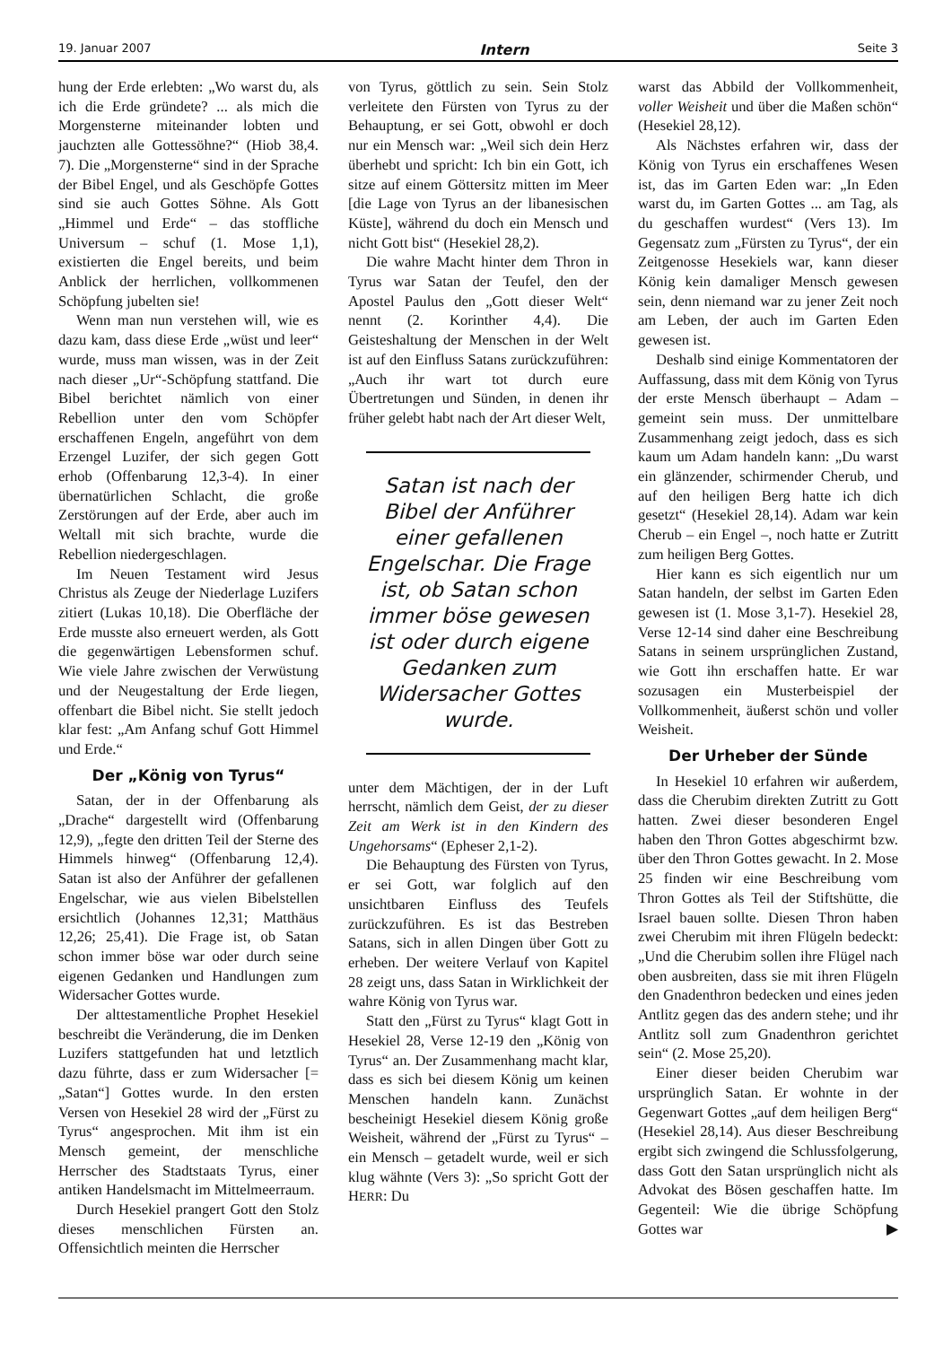19. Januar 2007 Intern Seite 3
hung der Erde erlebten: „Wo warst du, als ich die Erde gründete? ... als mich die Morgensterne miteinander lobten und jauchzten alle Gottessöhne?“ (Hiob 38,4. 7). Die „Morgensterne“ sind in der Sprache der Bibel Engel, und als Geschöpfe Gottes sind sie auch Gottes Söhne. Als Gott „Himmel und Erde“ – das stoffliche Universum – schuf (1. Mose 1,1), existierten die Engel bereits, und beim Anblick der herrlichen, vollkommenen Schöpfung jubelten sie!
Wenn man nun verstehen will, wie es dazu kam, dass diese Erde „wüst und leer“ wurde, muss man wissen, was in der Zeit nach dieser „Ur“-Schöpfung stattfand. Die Bibel berichtet nämlich von einer Rebellion unter den vom Schöpfer erschaffenen Engeln, angeführt von dem Erzengel Luzifer, der sich gegen Gott erhob (Offenbarung 12,3-4). In einer übernatürlichen Schlacht, die große Zerstörungen auf der Erde, aber auch im Weltall mit sich brachte, wurde die Rebellion niedergeschlagen.
Im Neuen Testament wird Jesus Christus als Zeuge der Niederlage Luzifers zitiert (Lukas 10,18). Die Oberfläche der Erde musste also erneuert werden, als Gott die gegenwärtigen Lebensformen schuf. Wie viele Jahre zwischen der Verwüstung und der Neugestaltung der Erde liegen, offenbart die Bibel nicht. Sie stellt jedoch klar fest: „Am Anfang schuf Gott Himmel und Erde.“
Der „König von Tyrus“
Satan, der in der Offenbarung als „Drache“ dargestellt wird (Offenbarung 12,9), „fegte den dritten Teil der Sterne des Himmels hinweg“ (Offenbarung 12,4). Satan ist also der Anführer der gefallenen Engelschar, wie aus vielen Bibelstellen ersichtlich (Johannes 12,31; Matthäus 12,26; 25,41). Die Frage ist, ob Satan schon immer böse war oder durch seine eigenen Gedanken und Handlungen zum Widersacher Gottes wurde.
Der alttestamentliche Prophet Hesekiel beschreibt die Veränderung, die im Denken Luzifers stattgefunden hat und letztlich dazu führte, dass er zum Widersacher [= „Satan“] Gottes wurde. In den ersten Versen von Hesekiel 28 wird der „Fürst zu Tyrus“ angesprochen. Mit ihm ist ein Mensch gemeint, der menschliche Herrscher des Stadtstaats Tyrus, einer antiken Handelsmacht im Mittelmeerraum.
Durch Hesekiel prangert Gott den Stolz dieses menschlichen Fürsten an. Offensichtlich meinten die Herrscher
von Tyrus, göttlich zu sein. Sein Stolz verleitete den Fürsten von Tyrus zu der Behauptung, er sei Gott, obwohl er doch nur ein Mensch war: „Weil sich dein Herz überhebt und spricht: Ich bin ein Gott, ich sitze auf einem Göttersitz mitten im Meer [die Lage von Tyrus an der libanesischen Küste], während du doch ein Mensch und nicht Gott bist“ (Hesekiel 28,2).
Die wahre Macht hinter dem Thron in Tyrus war Satan der Teufel, den der Apostel Paulus den „Gott dieser Welt“ nennt (2. Korinther 4,4). Die Geisteshaltung der Menschen in der Welt ist auf den Einfluss Satans zurückzuführen: „Auch ihr wart tot durch eure Übertretungen und Sünden, in denen ihr früher gelebt habt nach der Art dieser Welt,
Satan ist nach der Bibel der Anführer einer gefallenen Engelschar. Die Frage ist, ob Satan schon immer böse gewesen ist oder durch eigene Gedanken zum Widersacher Gottes wurde.
unter dem Mächtigen, der in der Luft herrscht, nämlich dem Geist, der zu dieser Zeit am Werk ist in den Kindern des Ungehorsams“ (Epheser 2,1-2).
Die Behauptung des Fürsten von Tyrus, er sei Gott, war folglich auf den unsichtbaren Einfluss des Teufels zurückzuführen. Es ist das Bestreben Satans, sich in allen Dingen über Gott zu erheben. Der weitere Verlauf von Kapitel 28 zeigt uns, dass Satan in Wirklichkeit der wahre König von Tyrus war.
Statt den „Fürst zu Tyrus“ klagt Gott in Hesekiel 28, Verse 12-19 den „König von Tyrus“ an. Der Zusammenhang macht klar, dass es sich bei diesem König um keinen Menschen handeln kann. Zunächst bescheinigt Hesekiel diesem König große Weisheit, während der „Fürst zu Tyrus“ – ein Mensch – getadelt wurde, weil er sich klug wähnte (Vers 3): „So spricht Gott der HERR: Du
warst das Abbild der Vollkommenheit, voller Weisheit und über die Maßen schön“ (Hesekiel 28,12).
Als Nächstes erfahren wir, dass der König von Tyrus ein erschaffenes Wesen ist, das im Garten Eden war: „In Eden warst du, im Garten Gottes ... am Tag, als du geschaffen wurdest“ (Vers 13). Im Gegensatz zum „Fürsten zu Tyrus“, der ein Zeitgenosse Hesekiels war, kann dieser König kein damaliger Mensch gewesen sein, denn niemand war zu jener Zeit noch am Leben, der auch im Garten Eden gewesen ist.
Deshalb sind einige Kommentatoren der Auffassung, dass mit dem König von Tyrus der erste Mensch überhaupt – Adam – gemeint sein muss. Der unmittelbare Zusammenhang zeigt jedoch, dass es sich kaum um Adam handeln kann: „Du warst ein glänzender, schirmender Cherub, und auf den heiligen Berg hatte ich dich gesetzt“ (Hesekiel 28,14). Adam war kein Cherub – ein Engel –, noch hatte er Zutritt zum heiligen Berg Gottes.
Hier kann es sich eigentlich nur um Satan handeln, der selbst im Garten Eden gewesen ist (1. Mose 3,1-7). Hesekiel 28, Verse 12-14 sind daher eine Beschreibung Satans in seinem ursprünglichen Zustand, wie Gott ihn erschaffen hatte. Er war sozusagen ein Musterbeispiel der Vollkommenheit, äußerst schön und voller Weisheit.
Der Urheber der Sünde
In Hesekiel 10 erfahren wir außerdem, dass die Cherubim direkten Zutritt zu Gott hatten. Zwei dieser besonderen Engel haben den Thron Gottes abgeschirmt bzw. über den Thron Gottes gewacht. In 2. Mose 25 finden wir eine Beschreibung vom Thron Gottes als Teil der Stiftshütte, die Israel bauen sollte. Diesen Thron haben zwei Cherubim mit ihren Flügeln bedeckt: „Und die Cherubim sollen ihre Flügel nach oben ausbreiten, dass sie mit ihren Flügeln den Gnadenthron bedecken und eines jeden Antlitz gegen das des andern stehe; und ihr Antlitz soll zum Gnadenthron gerichtet sein“ (2. Mose 25,20).
Einer dieser beiden Cherubim war ursprünglich Satan. Er wohnte in der Gegenwart Gottes „auf dem heiligen Berg“ (Hesekiel 28,14). Aus dieser Beschreibung ergibt sich zwingend die Schlussfolgerung, dass Gott den Satan ursprünglich nicht als Advokat des Bösen geschaffen hatte. Im Gegenteil: Wie die übrige Schöpfung Gottes war ▶